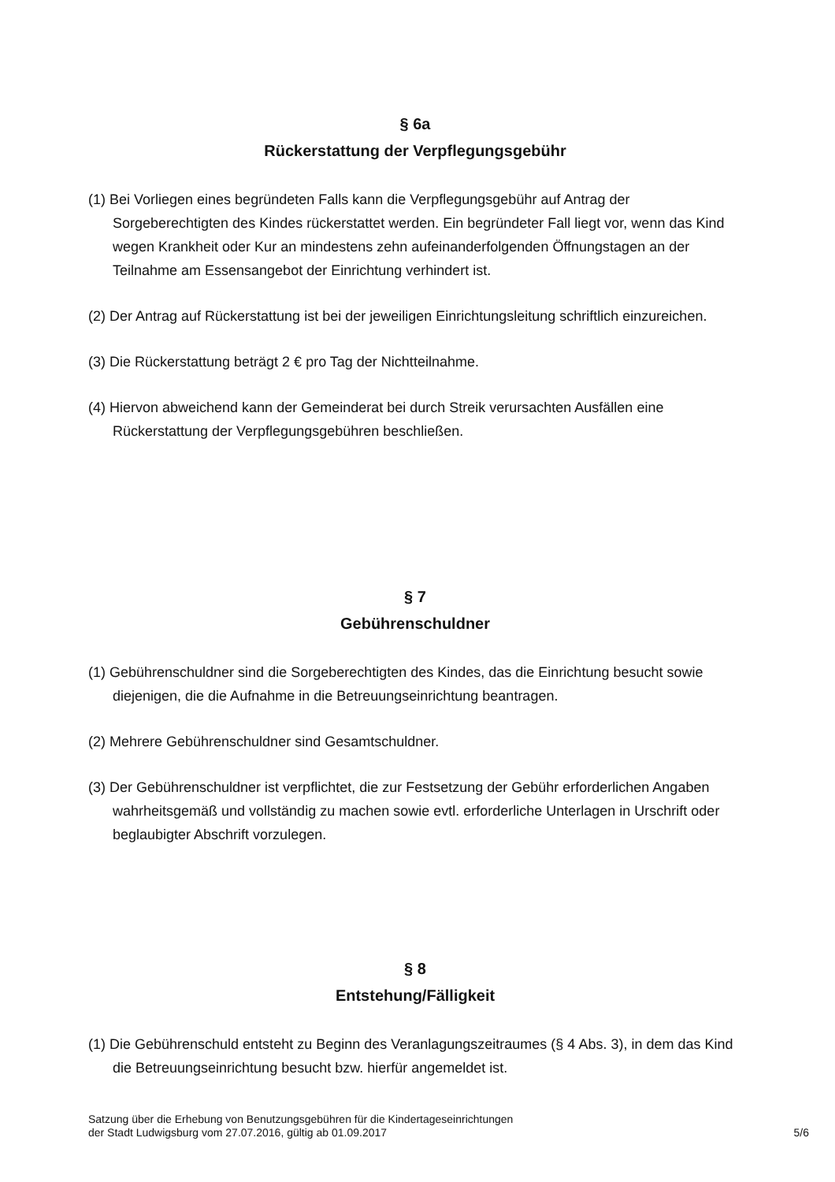§ 6a
Rückerstattung der Verpflegungsgebühr
(1) Bei Vorliegen eines begründeten Falls kann die Verpflegungsgebühr auf Antrag der Sorgeberechtigten des Kindes rückerstattet werden. Ein begründeter Fall liegt vor, wenn das Kind wegen Krankheit oder Kur an mindestens zehn aufeinanderfolgenden Öffnungstagen an der Teilnahme am Essensangebot der Einrichtung verhindert ist.
(2) Der Antrag auf Rückerstattung ist bei der jeweiligen Einrichtungsleitung schriftlich einzureichen.
(3) Die Rückerstattung beträgt 2 € pro Tag der Nichtteilnahme.
(4) Hiervon abweichend kann der Gemeinderat bei durch Streik verursachten Ausfällen eine Rückerstattung der Verpflegungsgebühren beschließen.
§ 7
Gebührenschuldner
(1) Gebührenschuldner sind die Sorgeberechtigten des Kindes, das die Einrichtung besucht sowie diejenigen, die die Aufnahme in die Betreuungseinrichtung beantragen.
(2) Mehrere Gebührenschuldner sind Gesamtschuldner.
(3) Der Gebührenschuldner ist verpflichtet, die zur Festsetzung der Gebühr erforderlichen Angaben wahrheitsgemäß und vollständig zu machen sowie evtl. erforderliche Unterlagen in Urschrift oder beglaubigter Abschrift vorzulegen.
§ 8
Entstehung/Fälligkeit
(1) Die Gebührenschuld entsteht zu Beginn des Veranlagungszeitraumes (§ 4 Abs. 3), in dem das Kind die Betreuungseinrichtung besucht bzw. hierfür angemeldet ist.
Satzung über die Erhebung von Benutzungsgebühren für die Kindertageseinrichtungen
der Stadt Ludwigsburg vom 27.07.2016, gültig ab 01.09.2017
5/6